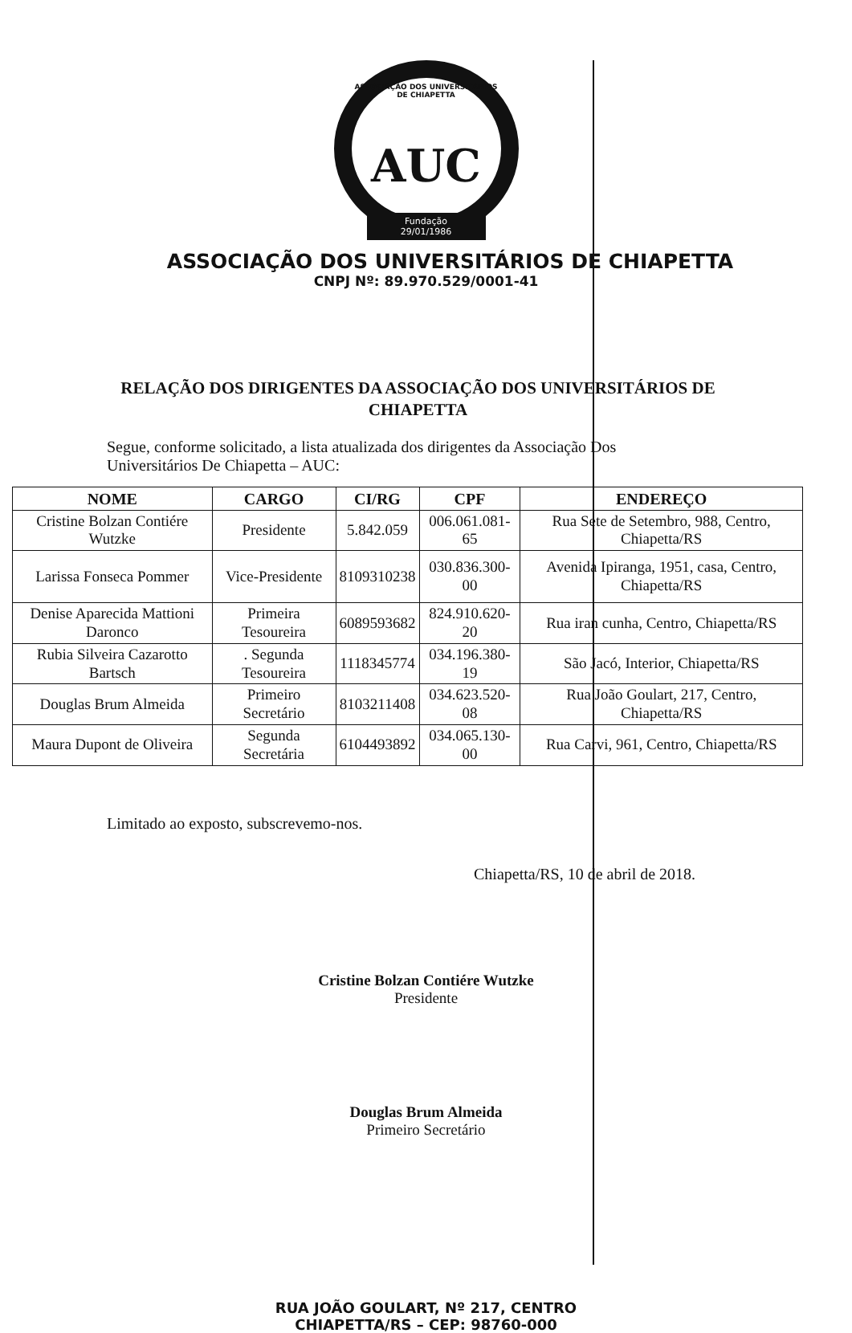ASSOCIAÇÃO DOS UNIVERSITÁRIOS DE CHIAPETTA
AUC
Fundação
29/01/1986
ASSOCIAÇÃO DOS UNIVERSITÁRIOS DE CHIAPETTA
CNPJ Nº: 89.970.529/0001-41
RELAÇÃO DOS DIRIGENTES DA ASSOCIAÇÃO DOS UNIVERSITÁRIOS DE CHIAPETTA
Segue, conforme solicitado, a lista atualizada dos dirigentes da Associação Dos
Universitários De Chiapetta – AUC:
| NOME | CARGO | CI/RG | CPF | ENDEREÇO |
| --- | --- | --- | --- | --- |
| Cristine Bolzan Contiére Wutzke | Presidente | 5.842.059 | 006.061.081-65 | Rua Sete de Setembro, 988, Centro, Chiapetta/RS |
| Larissa Fonseca Pommer | Vice-Presidente | 8109310238 | 030.836.300-00 | Avenida Ipiranga, 1951, casa, Centro, Chiapetta/RS |
| Denise Aparecida Mattioni Daronco | Primeira Tesoureira | 6089593682 | 824.910.620-20 | Rua iran cunha, Centro, Chiapetta/RS |
| Rubia Silveira Cazarotto Bartsch | . Segunda Tesoureira | 1118345774 | 034.196.380-19 | São Jacó, Interior, Chiapetta/RS |
| Douglas Brum Almeida | Primeiro Secretário | 8103211408 | 034.623.520-08 | Rua João Goulart, 217, Centro, Chiapetta/RS |
| Maura Dupont de Oliveira | Segunda Secretária | 6104493892 | 034.065.130-00 | Rua Carvi, 961, Centro, Chiapetta/RS |
Limitado ao exposto, subscrevemo-nos.
Chiapetta/RS, 10 de abril de 2018.
Cristine Bolzan Contiére Wutzke
Presidente
Douglas Brum Almeida
Primeiro Secretário
RUA JOÃO GOULART, Nº 217, CENTRO
CHIAPETTA/RS – CEP: 98760-000